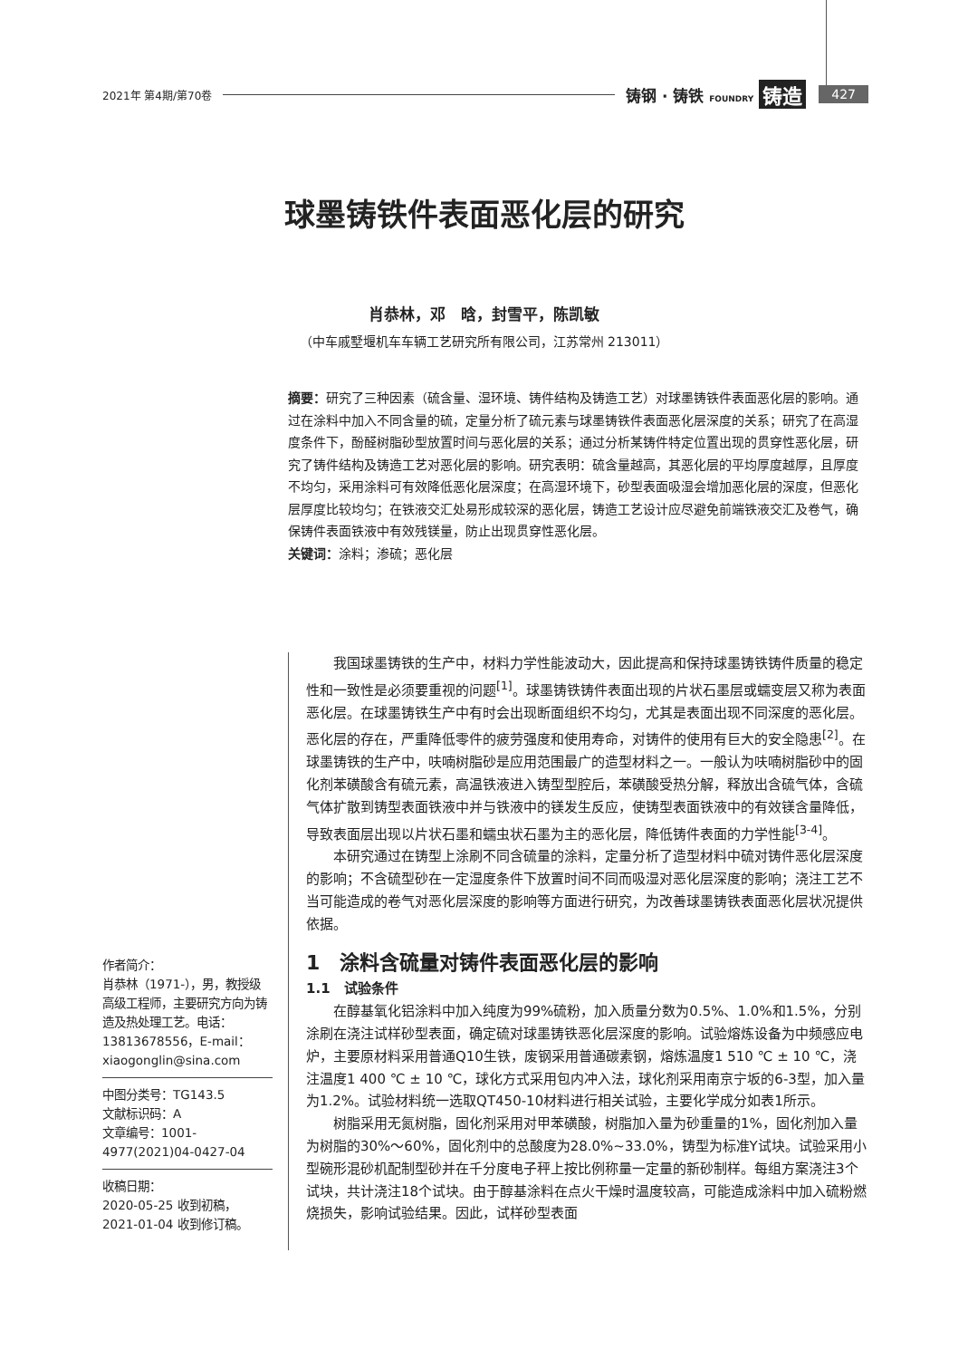2021年 第4期/第70卷 铸钢 · 铸铁 FOUNDRY 铸造 427
球墨铸铁件表面恶化层的研究
肖恭林，邓　晗，封雪平，陈凯敏
（中车戚墅堰机车车辆工艺研究所有限公司，江苏常州 213011）
摘要：研究了三种因素（硫含量、湿环境、铸件结构及铸造工艺）对球墨铸铁件表面恶化层的影响。通过在涂料中加入不同含量的硫，定量分析了硫元素与球墨铸铁件表面恶化层深度的关系；研究了在高湿度条件下，酚醛树脂砂型放置时间与恶化层的关系；通过分析某铸件特定位置出现的贯穿性恶化层，研究了铸件结构及铸造工艺对恶化层的影响。研究表明：硫含量越高，其恶化层的平均厚度越厚，且厚度不均匀，采用涂料可有效降低恶化层深度；在高湿环境下，砂型表面吸湿会增加恶化层的深度，但恶化层厚度比较均匀；在铁液交汇处易形成较深的恶化层，铸造工艺设计应尽避免前端铁液交汇及卷气，确保铸件表面铁液中有效残镁量，防止出现贯穿性恶化层。
关键词：涂料；渗硫；恶化层
作者简介：
肖恭林（1971-），男，教授级高级工程师，主要研究方向为铸造及热处理工艺。电话：13813678556，E-mail：xiaogonglin@sina.com
中图分类号：TG143.5
文献标识码：A
文章编号：1001-4977(2021)04-0427-04
收稿日期：
2020-05-25 收到初稿，
2021-01-04 收到修订稿。
我国球墨铸铁的生产中，材料力学性能波动大，因此提高和保持球墨铸铁铸件质量的稳定性和一致性是必须要重视的问题<sup>[1]</sup>。球墨铸铁铸件表面出现的片状石墨层或蠕变层又称为表面恶化层。在球墨铸铁生产中有时会出现断面组织不均匀，尤其是表面出现不同深度的恶化层。恶化层的存在，严重降低零件的疲劳强度和使用寿命，对铸件的使用有巨大的安全隐患<sup>[2]</sup>。在球墨铸铁的生产中，呋喃树脂砂是应用范围最广的造型材料之一。一般认为呋喃树脂砂中的固化剂苯磺酸含有硫元素，高温铁液进入铸型型腔后，苯磺酸受热分解，释放出含硫气体，含硫气体扩散到铸型表面铁液中并与铁液中的镁发生反应，使铸型表面铁液中的有效镁含量降低，导致表面层出现以片状石墨和蠕虫状石墨为主的恶化层，降低铸件表面的力学性能<sup>[3-4]</sup>。
本研究通过在铸型上涂刷不同含硫量的涂料，定量分析了造型材料中硫对铸件恶化层深度的影响；不含硫型砂在一定湿度条件下放置时间不同而吸湿对恶化层深度的影响；浇注工艺不当可能造成的卷气对恶化层深度的影响等方面进行研究，为改善球墨铸铁表面恶化层状况提供依据。
1　涂料含硫量对铸件表面恶化层的影响
1.1　试验条件
在醇基氧化铝涂料中加入纯度为99%硫粉，加入质量分数为0.5%、1.0%和1.5%，分别涂刷在浇注试样砂型表面，确定硫对球墨铸铁恶化层深度的影响。试验熔炼设备为中频感应电炉，主要原材料采用普通Q10生铁，废钢采用普通碳素钢，熔炼温度1 510 ℃ ± 10 ℃，浇注温度1 400 ℃ ± 10 ℃，球化方式采用包内冲入法，球化剂采用南京宁坂的6-3型，加入量为1.2%。试验材料统一选取QT450-10材料进行相关试验，主要化学成分如表1所示。
树脂采用无氮树脂，固化剂采用对甲苯磺酸，树脂加入量为砂重量的1%，固化剂加入量为树脂的30%～60%，固化剂中的总酸度为28.0%~33.0%，铸型为标准Y试块。试验采用小型碗形混砂机配制型砂并在千分度电子秤上按比例称量一定量的新砂制样。每组方案浇注3个试块，共计浇注18个试块。由于醇基涂料在点火干燥时温度较高，可能造成涂料中加入硫粉燃烧损失，影响试验结果。因此，试样砂型表面